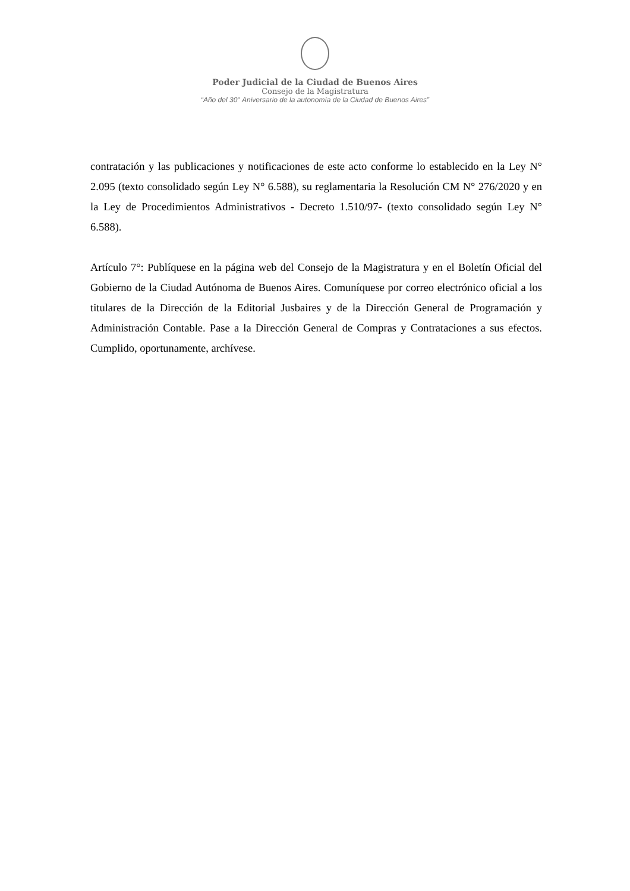Poder Judicial de la Ciudad de Buenos Aires
Consejo de la Magistratura
“Año del 30° Aniversario de la autonomía de la Ciudad de Buenos Aires”
contratación y las publicaciones y notificaciones de este acto conforme lo establecido en la Ley N° 2.095 (texto consolidado según Ley N° 6.588), su reglamentaria la Resolución CM N° 276/2020 y en la Ley de Procedimientos Administrativos - Decreto 1.510/97- (texto consolidado según Ley N° 6.588).
Artículo 7°: Publíquese en la página web del Consejo de la Magistratura y en el Boletín Oficial del Gobierno de la Ciudad Autónoma de Buenos Aires. Comuníquese por correo electrónico oficial a los titulares de la Dirección de la Editorial Jusbaires y de la Dirección General de Programación y Administración Contable. Pase a la Dirección General de Compras y Contrataciones a sus efectos. Cumplido, oportunamente, archívese.